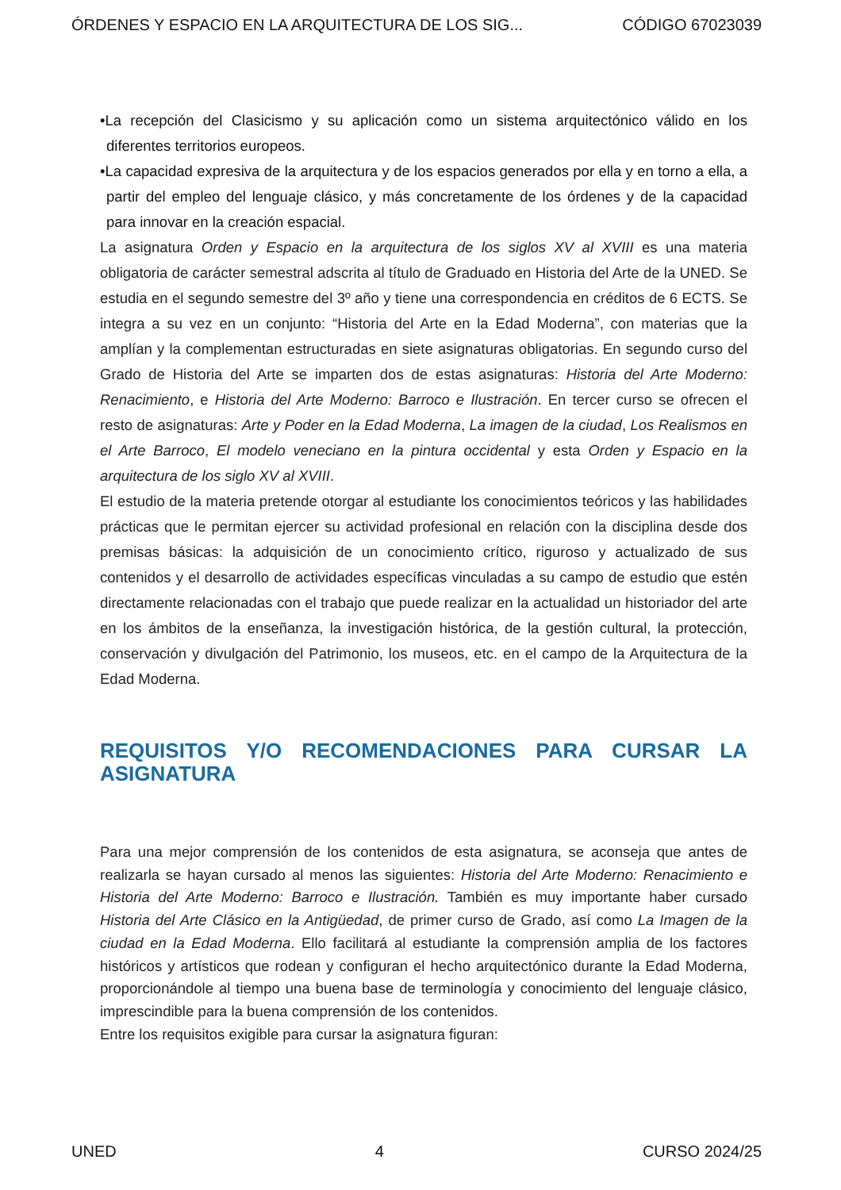ÓRDENES Y ESPACIO EN LA ARQUITECTURA DE LOS SIG... CÓDIGO 67023039
•La recepción del Clasicismo y su aplicación como un sistema arquitectónico válido en los diferentes territorios europeos.
•La capacidad expresiva de la arquitectura y de los espacios generados por ella y en torno a ella, a partir del empleo del lenguaje clásico, y más concretamente de los órdenes y de la capacidad para innovar en la creación espacial.
La asignatura Orden y Espacio en la arquitectura de los siglos XV al XVIII es una materia obligatoria de carácter semestral adscrita al título de Graduado en Historia del Arte de la UNED. Se estudia en el segundo semestre del 3º año y tiene una correspondencia en créditos de 6 ECTS. Se integra a su vez en un conjunto: “Historia del Arte en la Edad Moderna”, con materias que la amplían y la complementan estructuradas en siete asignaturas obligatorias. En segundo curso del Grado de Historia del Arte se imparten dos de estas asignaturas: Historia del Arte Moderno: Renacimiento, e Historia del Arte Moderno: Barroco e Ilustración. En tercer curso se ofrecen el resto de asignaturas: Arte y Poder en la Edad Moderna, La imagen de la ciudad, Los Realismos en el Arte Barroco, El modelo veneciano en la pintura occidental y esta Orden y Espacio en la arquitectura de los siglo XV al XVIII.
El estudio de la materia pretende otorgar al estudiante los conocimientos teóricos y las habilidades prácticas que le permitan ejercer su actividad profesional en relación con la disciplina desde dos premisas básicas: la adquisición de un conocimiento crítico, riguroso y actualizado de sus contenidos y el desarrollo de actividades específicas vinculadas a su campo de estudio que estén directamente relacionadas con el trabajo que puede realizar en la actualidad un historiador del arte en los ámbitos de la enseñanza, la investigación histórica, de la gestión cultural, la protección, conservación y divulgación del Patrimonio, los museos, etc. en el campo de la Arquitectura de la Edad Moderna.
REQUISITOS Y/O RECOMENDACIONES PARA CURSAR LA ASIGNATURA
Para una mejor comprensión de los contenidos de esta asignatura, se aconseja que antes de realizarla se hayan cursado al menos las siguientes: Historia del Arte Moderno: Renacimiento e Historia del Arte Moderno: Barroco e Ilustración. También es muy importante haber cursado Historia del Arte Clásico en la Antigüedad, de primer curso de Grado, así como La Imagen de la ciudad en la Edad Moderna. Ello facilitará al estudiante la comprensión amplia de los factores históricos y artísticos que rodean y configuran el hecho arquitectónico durante la Edad Moderna, proporcionándole al tiempo una buena base de terminología y conocimiento del lenguaje clásico, imprescindible para la buena comprensión de los contenidos.
Entre los requisitos exigible para cursar la asignatura figuran:
UNED 4 CURSO 2024/25